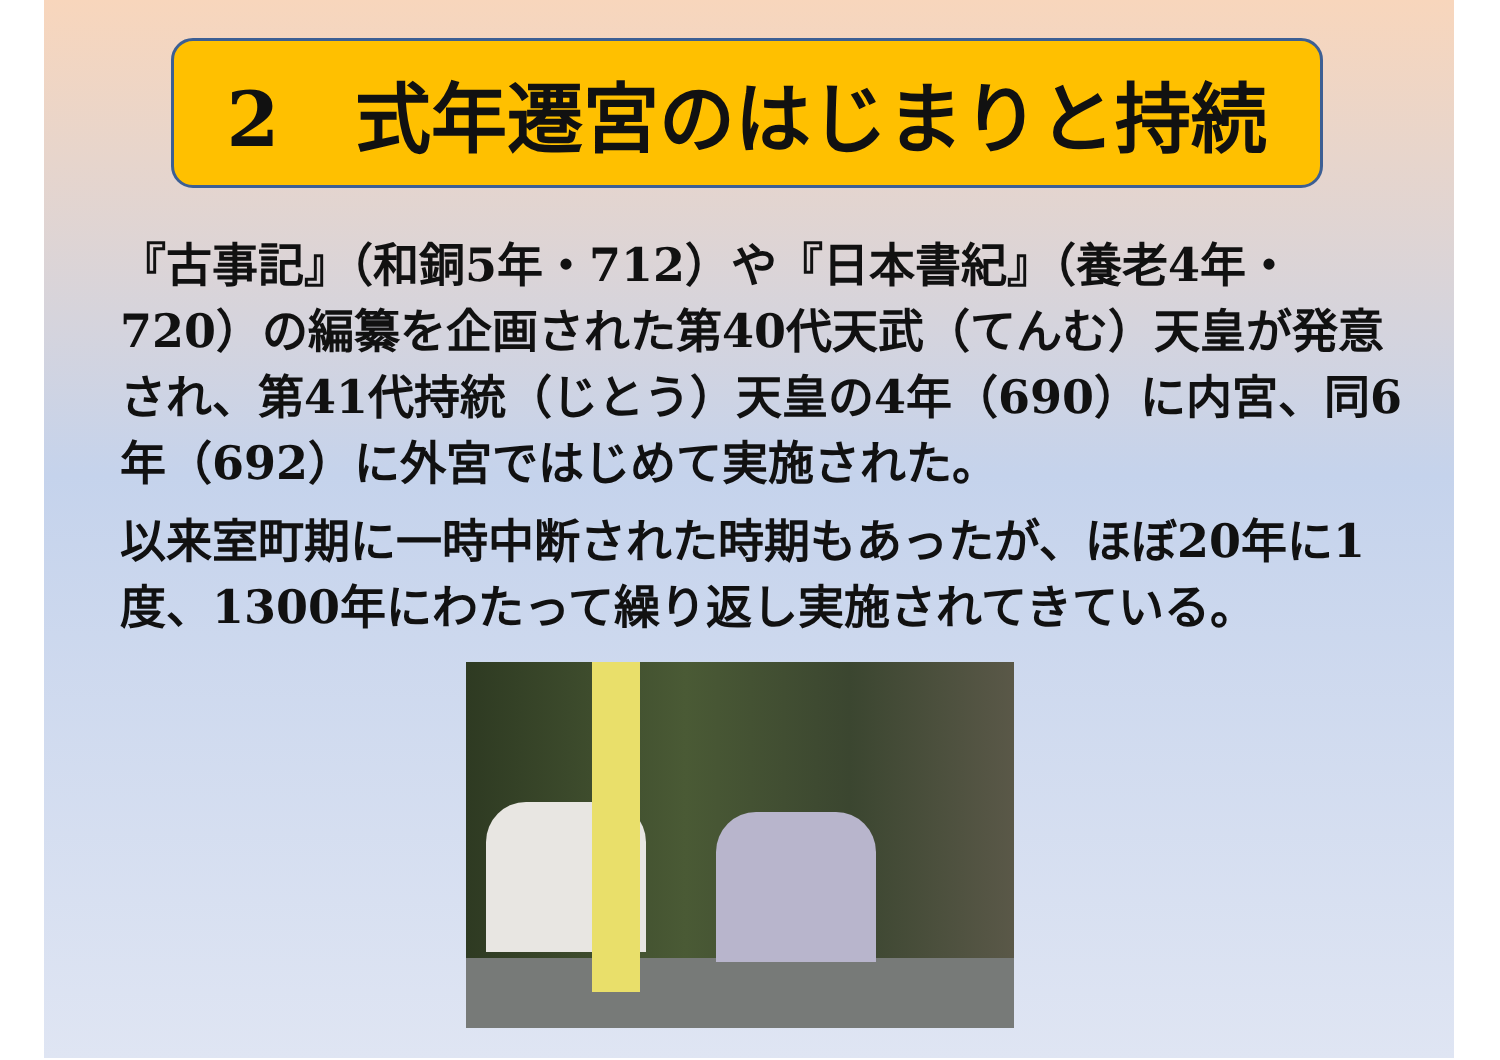2　式年遷宮のはじまりと持続
『古事記』（和銅5年・712）や『日本書紀』（養老4年・720）の編纂を企画された第40代天武（てんむ）天皇が発意され、第41代持統（じとう）天皇の4年（690）に内宮、同6年（692）に外宮ではじめて実施された。
以来室町期に一時中断された時期もあったが、ほぼ20年に1度、1300年にわたって繰り返し実施されてきている。